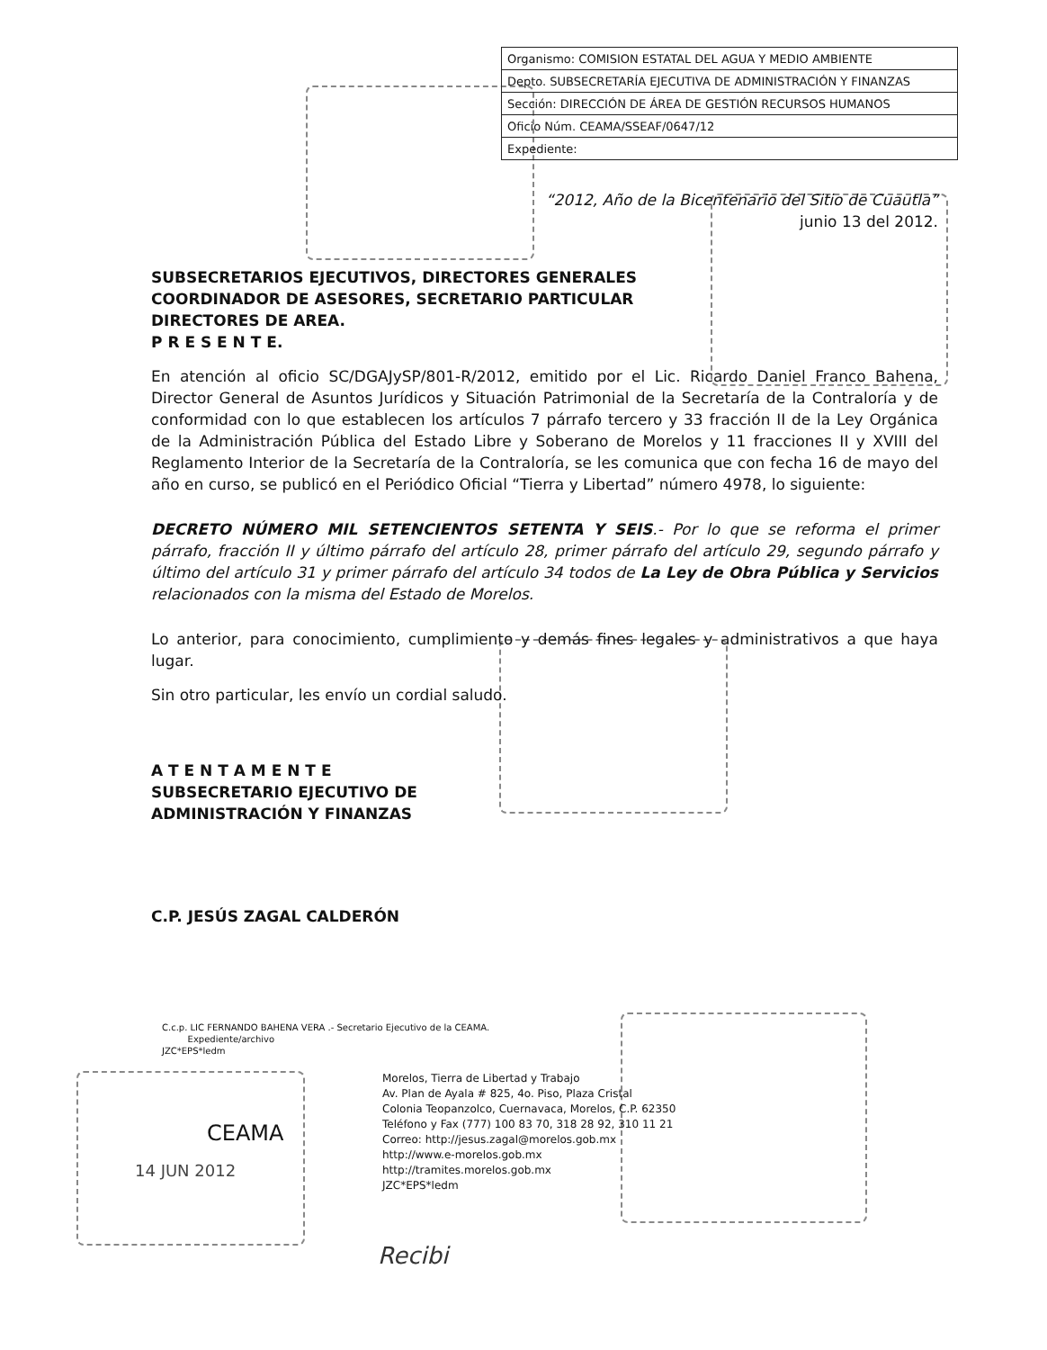| Organismo: COMISION ESTATAL DEL AGUA Y MEDIO AMBIENTE |
| Depto. SUBSECRETARÍA EJECUTIVA DE ADMINISTRACIÓN Y FINANZAS |
| Sección: DIRECCIÓN DE ÁREA DE GESTIÓN RECURSOS HUMANOS |
| Oficio Núm. CEAMA/SSEAF/0647/12 |
| Expediente: |
“2012, Año de la Bicentenario del Sitio de Cuautla”
junio 13 del 2012.
SUBSECRETARIOS EJECUTIVOS, DIRECTORES GENERALES
COORDINADOR DE ASESORES, SECRETARIO PARTICULAR
DIRECTORES DE AREA.
P R E S E N T E.
En atención al oficio SC/DGAJySP/801-R/2012, emitido por el Lic. Ricardo Daniel Franco Bahena, Director General de Asuntos Jurídicos y Situación Patrimonial de la Secretaría de la Contraloría y de conformidad con lo que establecen los artículos 7 párrafo tercero y 33 fracción II de la Ley Orgánica de la Administración Pública del Estado Libre y Soberano de Morelos y 11 fracciones II y XVIII del Reglamento Interior de la Secretaría de la Contraloría, se les comunica que con fecha 16 de mayo del año en curso, se publicó en el Periódico Oficial “Tierra y Libertad” número 4978, lo siguiente:
DECRETO NÚMERO MIL SETENCIENTOS SETENTA Y SEIS.- Por lo que se reforma el primer párrafo, fracción II y último párrafo del artículo 28, primer párrafo del artículo 29, segundo párrafo y último del artículo 31 y primer párrafo del artículo 34 todos de La Ley de Obra Pública y Servicios relacionados con la misma del Estado de Morelos.
Lo anterior, para conocimiento, cumplimiento y demás fines legales y administrativos a que haya lugar.
Sin otro particular, les envío un cordial saludo.
A T E N T A M E N T E
SUBSECRETARIO EJECUTIVO DE
ADMINISTRACIÓN Y FINANZAS
C.P. JESÚS ZAGAL CALDERÓN
C.c.p. LIC FERNANDO BAHENA VERA .- Secretario Ejecutivo de la CEAMA.
Expediente/archivo
JZC*EPS*ledm
Morelos, Tierra de Libertad y Trabajo
Av. Plan de Ayala # 825, 4o. Piso, Plaza Cristal
Colonia Teopanzolco, Cuernavaca, Morelos, C.P. 62350
Teléfono y Fax (777) 100 83 70, 318 28 92, 310 11 21
Correo: http://jesus.zagal@morelos.gob.mx
http://www.e-morelos.gob.mx
http://tramites.morelos.gob.mx
JZC*EPS*ledm
CEAMA
14 JUN 2012
Recibi